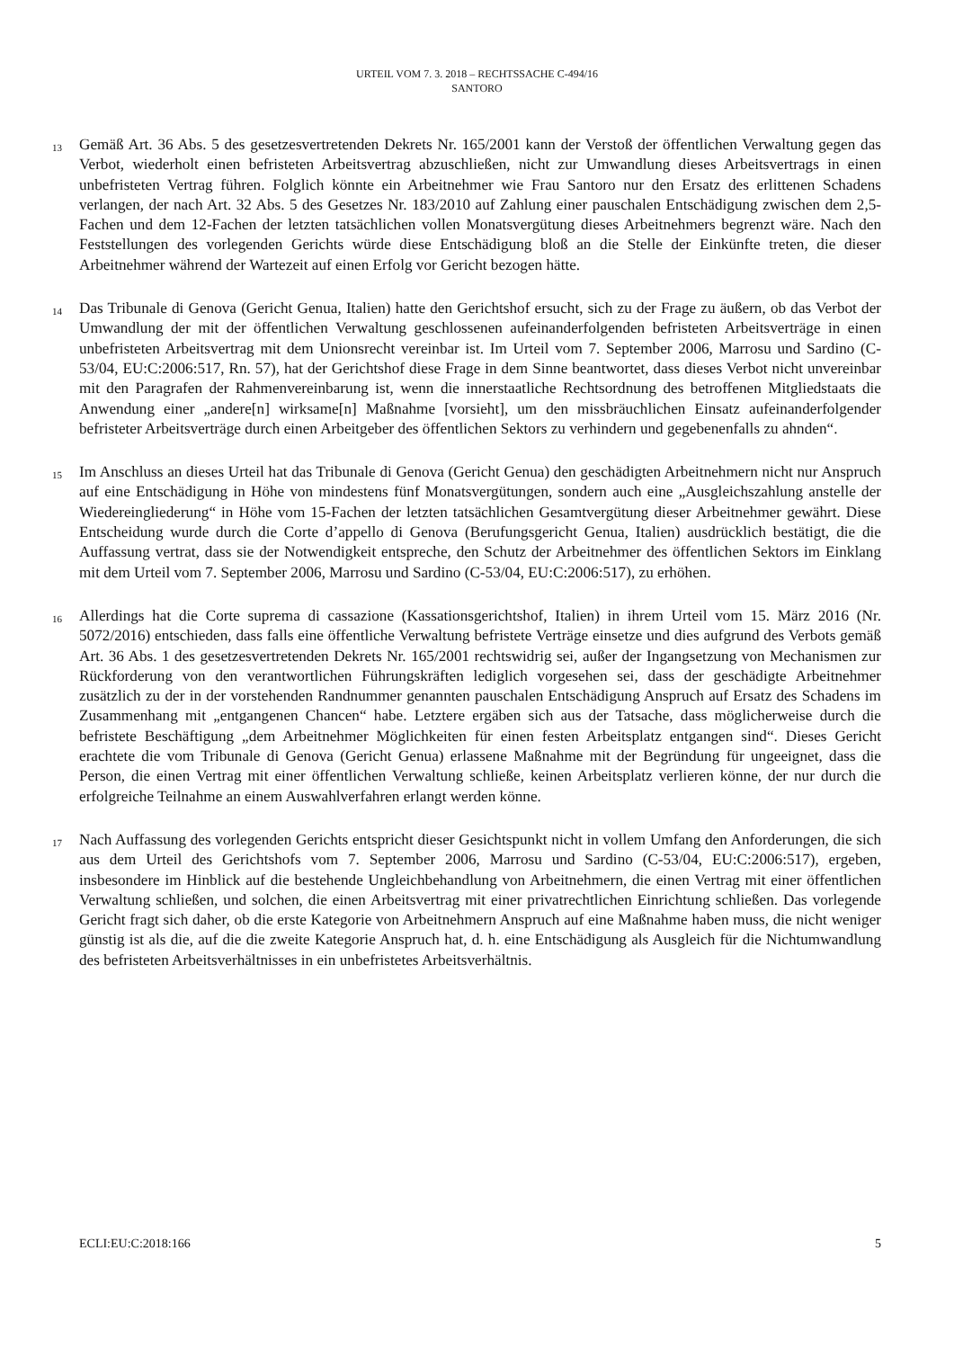URTEIL VOM 7. 3. 2018 – RECHTSSACHE C-494/16
SANTORO
13
Gemäß Art. 36 Abs. 5 des gesetzesvertretenden Dekrets Nr. 165/2001 kann der Verstoß der öffentlichen Verwaltung gegen das Verbot, wiederholt einen befristeten Arbeitsvertrag abzuschließen, nicht zur Umwandlung dieses Arbeitsvertrags in einen unbefristeten Vertrag führen. Folglich könnte ein Arbeitnehmer wie Frau Santoro nur den Ersatz des erlittenen Schadens verlangen, der nach Art. 32 Abs. 5 des Gesetzes Nr. 183/2010 auf Zahlung einer pauschalen Entschädigung zwischen dem 2,5-Fachen und dem 12-Fachen der letzten tatsächlichen vollen Monatsvergütung dieses Arbeitnehmers begrenzt wäre. Nach den Feststellungen des vorlegenden Gerichts würde diese Entschädigung bloß an die Stelle der Einkünfte treten, die dieser Arbeitnehmer während der Wartezeit auf einen Erfolg vor Gericht bezogen hätte.
14
Das Tribunale di Genova (Gericht Genua, Italien) hatte den Gerichtshof ersucht, sich zu der Frage zu äußern, ob das Verbot der Umwandlung der mit der öffentlichen Verwaltung geschlossenen aufeinanderfolgenden befristeten Arbeitsverträge in einen unbefristeten Arbeitsvertrag mit dem Unionsrecht vereinbar ist. Im Urteil vom 7. September 2006, Marrosu und Sardino (C-53/04, EU:C:2006:517, Rn. 57), hat der Gerichtshof diese Frage in dem Sinne beantwortet, dass dieses Verbot nicht unvereinbar mit den Paragrafen der Rahmenvereinbarung ist, wenn die innerstaatliche Rechtsordnung des betroffenen Mitgliedstaats die Anwendung einer „andere[n] wirksame[n] Maßnahme [vorsieht], um den missbräuchlichen Einsatz aufeinanderfolgender befristeter Arbeitsverträge durch einen Arbeitgeber des öffentlichen Sektors zu verhindern und gegebenenfalls zu ahnden“.
15
Im Anschluss an dieses Urteil hat das Tribunale di Genova (Gericht Genua) den geschädigten Arbeitnehmern nicht nur Anspruch auf eine Entschädigung in Höhe von mindestens fünf Monatsvergütungen, sondern auch eine „Ausgleichszahlung anstelle der Wiedereingliederung“ in Höhe vom 15-Fachen der letzten tatsächlichen Gesamtvergütung dieser Arbeitnehmer gewährt. Diese Entscheidung wurde durch die Corte d’appello di Genova (Berufungsgericht Genua, Italien) ausdrücklich bestätigt, die die Auffassung vertrat, dass sie der Notwendigkeit entspreche, den Schutz der Arbeitnehmer des öffentlichen Sektors im Einklang mit dem Urteil vom 7. September 2006, Marrosu und Sardino (C-53/04, EU:C:2006:517), zu erhöhen.
16
Allerdings hat die Corte suprema di cassazione (Kassationsgerichtshof, Italien) in ihrem Urteil vom 15. März 2016 (Nr. 5072/2016) entschieden, dass falls eine öffentliche Verwaltung befristete Verträge einsetze und dies aufgrund des Verbots gemäß Art. 36 Abs. 1 des gesetzesvertretenden Dekrets Nr. 165/2001 rechtswidrig sei, außer der Ingangsetzung von Mechanismen zur Rückforderung von den verantwortlichen Führungskräften lediglich vorgesehen sei, dass der geschädigte Arbeitnehmer zusätzlich zu der in der vorstehenden Randnummer genannten pauschalen Entschädigung Anspruch auf Ersatz des Schadens im Zusammenhang mit „entgangenen Chancen“ habe. Letztere ergäben sich aus der Tatsache, dass möglicherweise durch die befristete Beschäftigung „dem Arbeitnehmer Möglichkeiten für einen festen Arbeitsplatz entgangen sind“. Dieses Gericht erachtete die vom Tribunale di Genova (Gericht Genua) erlassene Maßnahme mit der Begründung für ungeeignet, dass die Person, die einen Vertrag mit einer öffentlichen Verwaltung schließe, keinen Arbeitsplatz verlieren könne, der nur durch die erfolgreiche Teilnahme an einem Auswahlverfahren erlangt werden könne.
17
Nach Auffassung des vorlegenden Gerichts entspricht dieser Gesichtspunkt nicht in vollem Umfang den Anforderungen, die sich aus dem Urteil des Gerichtshofs vom 7. September 2006, Marrosu und Sardino (C-53/04, EU:C:2006:517), ergeben, insbesondere im Hinblick auf die bestehende Ungleichbehandlung von Arbeitnehmern, die einen Vertrag mit einer öffentlichen Verwaltung schließen, und solchen, die einen Arbeitsvertrag mit einer privatrechtlichen Einrichtung schließen. Das vorlegende Gericht fragt sich daher, ob die erste Kategorie von Arbeitnehmern Anspruch auf eine Maßnahme haben muss, die nicht weniger günstig ist als die, auf die die zweite Kategorie Anspruch hat, d. h. eine Entschädigung als Ausgleich für die Nichtumwandlung des befristeten Arbeitsverhältnisses in ein unbefristetes Arbeitsverhältnis.
ECLI:EU:C:2018:166 5